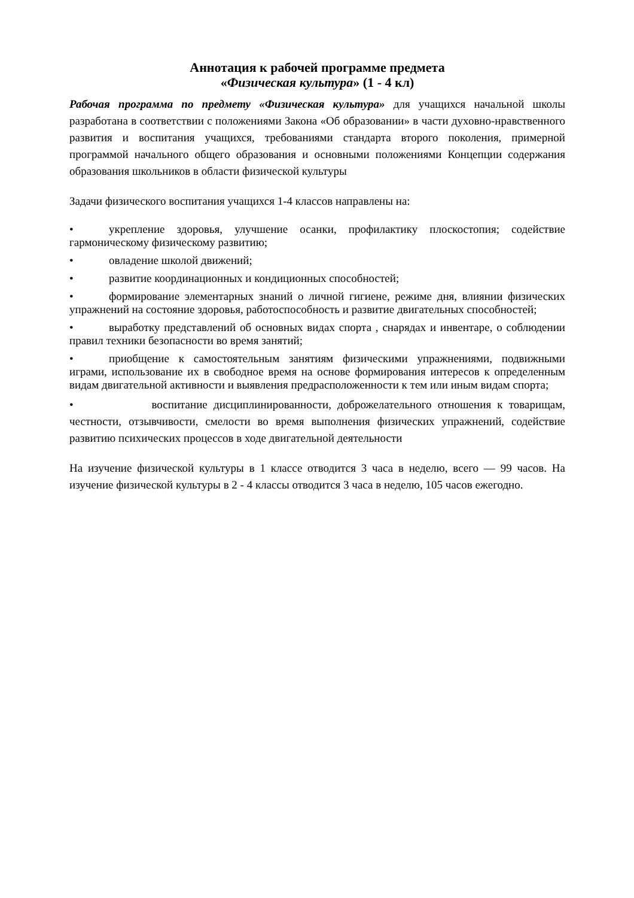Аннотация к рабочей программе предмета
«Физическая культура» (1 - 4 кл)
Рабочая программа по предмету «Физическая культура» для учащихся начальной школы разработана в соответствии с положениями Закона «Об образовании» в части духовно-нравственного развития и воспитания учащихся, требованиями стандарта второго поколения, примерной программой начального общего образования и основными положениями Концепции содержания образования школьников в области физической культуры
Задачи физического воспитания учащихся 1-4 классов направлены на:
• укрепление здоровья, улучшение осанки, профилактику плоскостопия; содействие гармоническому физическому развитию;
• овладение школой движений;
• развитие координационных и кондиционных способностей;
• формирование элементарных знаний о личной гигиене, режиме дня, влиянии физических упражнений на состояние здоровья, работоспособность и развитие двигательных способностей;
• выработку представлений об основных видах спорта , снарядах и инвентаре, о соблюдении правил техники безопасности во время занятий;
• приобщение к самостоятельным занятиям физическими упражнениями, подвижными играми, использование их в свободное время на основе формирования интересов к определенным видам двигательной активности и выявления предрасположенности к тем или иным видам спорта;
• воспитание дисциплинированности, доброжелательного отношения к товарищам, честности, отзывчивости, смелости во время выполнения физических упражнений, содействие развитию психических процессов в ходе двигательной деятельности
На изучение физической культуры в 1 классе отводится 3 часа в неделю, всего — 99 часов. На изучение физической культуры в 2 - 4 классы отводится 3 часа в неделю, 105 часов ежегодно.